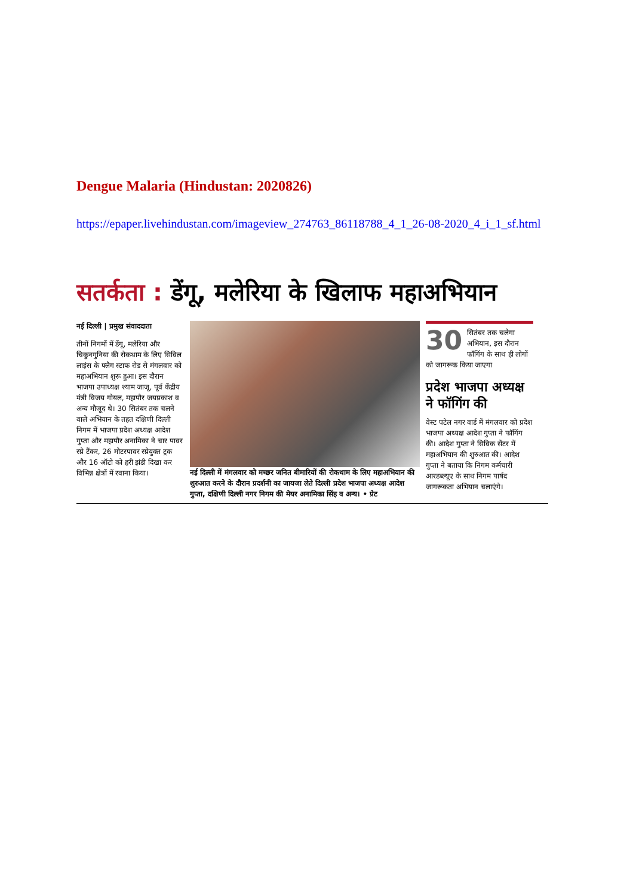Dengue Malaria (Hindustan: 2020826)
https://epaper.livehindustan.com/imageview_274763_86118788_4_1_26-08-2020_4_i_1_sf.html
सतर्कता : डेंगू, मलेरिया के खिलाफ महाअभियान
नई दिल्ली | प्रमुख संवाददाता
तीनों निगमों में डेंगू, मलेरिया और चिकुनगुनिया की रोकथाम के लिए सिविल लाइंस के फ्लैग स्टाफ रोड से मंगलवार को महाअभियान शुरू हुआ। इस दौरान भाजपा उपाध्यक्ष श्याम जाजू, पूर्व केंद्रीय मंत्री विजय गोयल, महापौर जयप्रकाश व अन्य मौजूद थे। 30 सितंबर तक चलने वाले अभियान के तहत दक्षिणी दिल्ली निगम में भाजपा प्रदेश अध्यक्ष आदेश गुप्ता और महापौर अनामिका ने चार पावर स्प्रे टैंकर, 26 मोटरपावर स्प्रेयुक्त ट्रक और 16 ऑटो को हरी झंडी दिखा कर विभिन्न क्षेत्रों में रवाना किया।
नई दिल्ली में मंगलवार को मच्छर जनित बीमारियों की रोकथाम के लिए महाअभियान की शुरुआत करने के दौरान प्रदर्शनी का जायजा लेते दिल्ली प्रदेश भाजपा अध्यक्ष आदेश गुप्ता, दक्षिणी दिल्ली नगर निगम की मेयर अनामिका सिंह व अन्य। • प्रेट
30 सितंबर तक चलेगा अभियान, इस दौरान फॉगिंग के साथ ही लोगों को जागरूक किया जाएगा
प्रदेश भाजपा अध्यक्ष ने फॉगिंग की
वेस्ट पटेल नगर वार्ड में मंगलवार को प्रदेश भाजपा अध्यक्ष आदेश गुप्ता ने फॉगिंग की। आदेश गुप्ता ने सिविक सेंटर में महाअभियान की शुरुआत की। आदेश गुप्ता ने बताया कि निगम कर्मचारी आरडब्ल्यूए के साथ निगम पार्षद जागरूकता अभियान चलाएंगे।